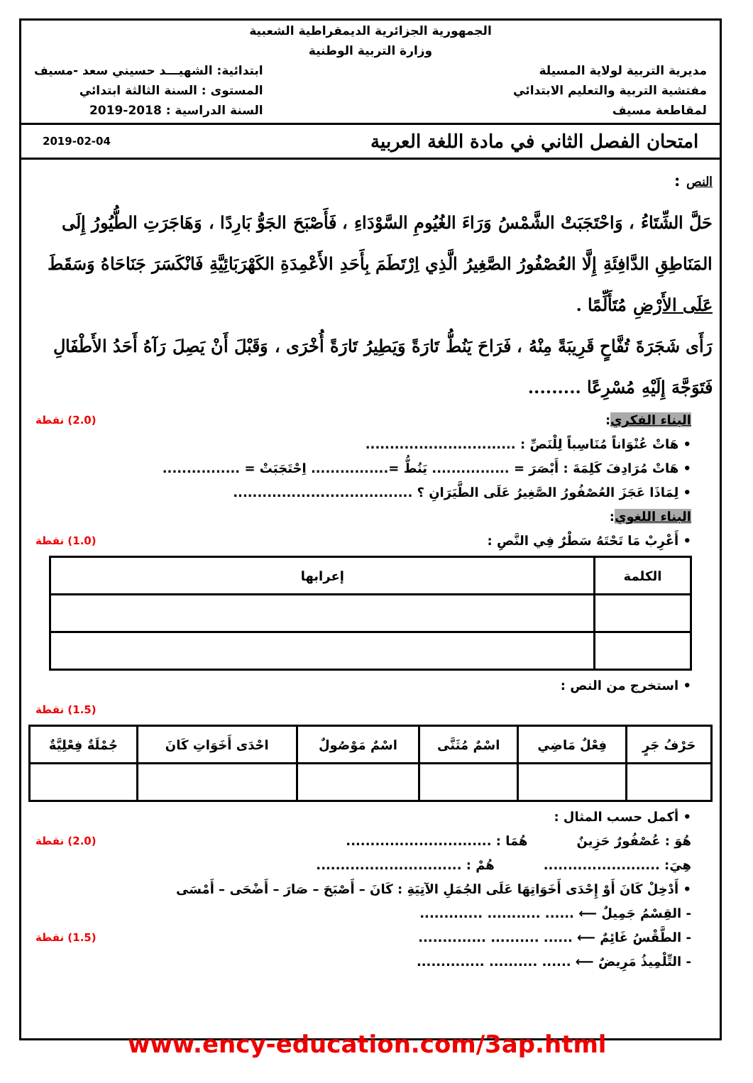الجمهورية الجزائرية الديمقراطية الشعبية
وزارة التربية الوطنية
مديرية التربية لولاية المسيلة
مفتشية التربية والتعليم الابتدائي
لمقاطعة مسيف
ابتدائية: الشهيـــد حسيني سعد -مسيف
المستوى : السنة الثالثة ابتدائي
السنة الدراسية : 2018-2019
امتحان الفصل الثاني في مادة اللغة العربية 2019-02-04
النص :
حَلَّ الشِّتَاءُ ، وَاحْتَجَبَتْ الشَّمْسُ وَرَاءَ الغُيُومِ السَّوْدَاءِ ، فَأَصْبَحَ الجَوُّ بَارِدًا ، وَهَاجَرَتِ الطُّيُورُ إِلَى المَنَاطِقِ الدَّافِئَةِ إِلَّا العُصْفُورُ الصَّغِيرُ الَّذِي اِرْتَطَمَ بِأَحَدِ الأَعْمِدَةِ الكَهْرَبَائِيَّةِ فَانْكَسَرَ جَنَاحَاهُ وَسَقَطَ عَلَى الأَرْضِ مُتَأَلِّمًا .
رَأَى شَجَرَةَ تُفَّاحٍ قَرِيبَةً مِنْهُ ، فَرَاحَ يَنُطُّ تَارَةً وَيَطِيرُ تَارَةً أُخْرَى ، وَقَبْلَ أَنْ يَصِلَ رَآهُ أَحَدُ الأَطْفَالِ فَتَوَجَّهَ إِلَيْهِ مُسْرِعًا .........
(2.0) نقطة البناء الفكري:
• هَاتْ عُنْوَاناً مُنَاسِباً لِلْنَصِّ : ...............................
• هَاتْ مُرَادِفَ كَلِمَةَ : أَبْصَرَ = ................ يَنُطُّ =................ اِحْتَجَبَتْ = ................
• لِمَاذَا عَجَزَ العُصْفُورُ الصَّغِيرُ عَلَى الطَّيَرَانِ ؟ .....................................
البناء اللغوي:
(1.0) نقطة • أَعْرِبْ مَا تَحْتَهُ سَطْرٌ فِي النَّصِ :
| الكلمة | إعرابها |
| --- | --- |
• استخرج من النص :
(1.5) نقطة
| حَرْفُ جَرٍ | فِعْلٌ مَاضِي | اسْمٌ مُثَنَّى | اسْمٌ مَوْصُولٌ | احْدَى أَخَوَاتِ كَانَ | جُمْلَةٌ فِعْلِيَّةٌ |
| --- | --- | --- | --- | --- | --- |
• أكمل حسب المثال :
(2.0) نقطة هُوَ : عُصْفُورٌ حَزِينٌ هُمَا : ..............................
هِيَ: ........................ هُمْ : ..............................
• أَدْخِلْ كَانَ أَوْ إِحْدَى أَخَوَاتِهَا عَلَى الجُمَلِ الآتِيَةِ : كَانَ – أَصْبَحَ – صَارَ – أَضْحَى – أَمْسَى
- القِسْمُ جَمِيلٌ ⟵ ...... ........... .............
(1.5) نقطة - الطَّقْسُ غَائِمٌ ⟵ ...... .......... ..............
- التِّلْمِيذُ مَرِيضٌ ⟵ ...... .......... ..............
www.ency-education.com/3ap.html